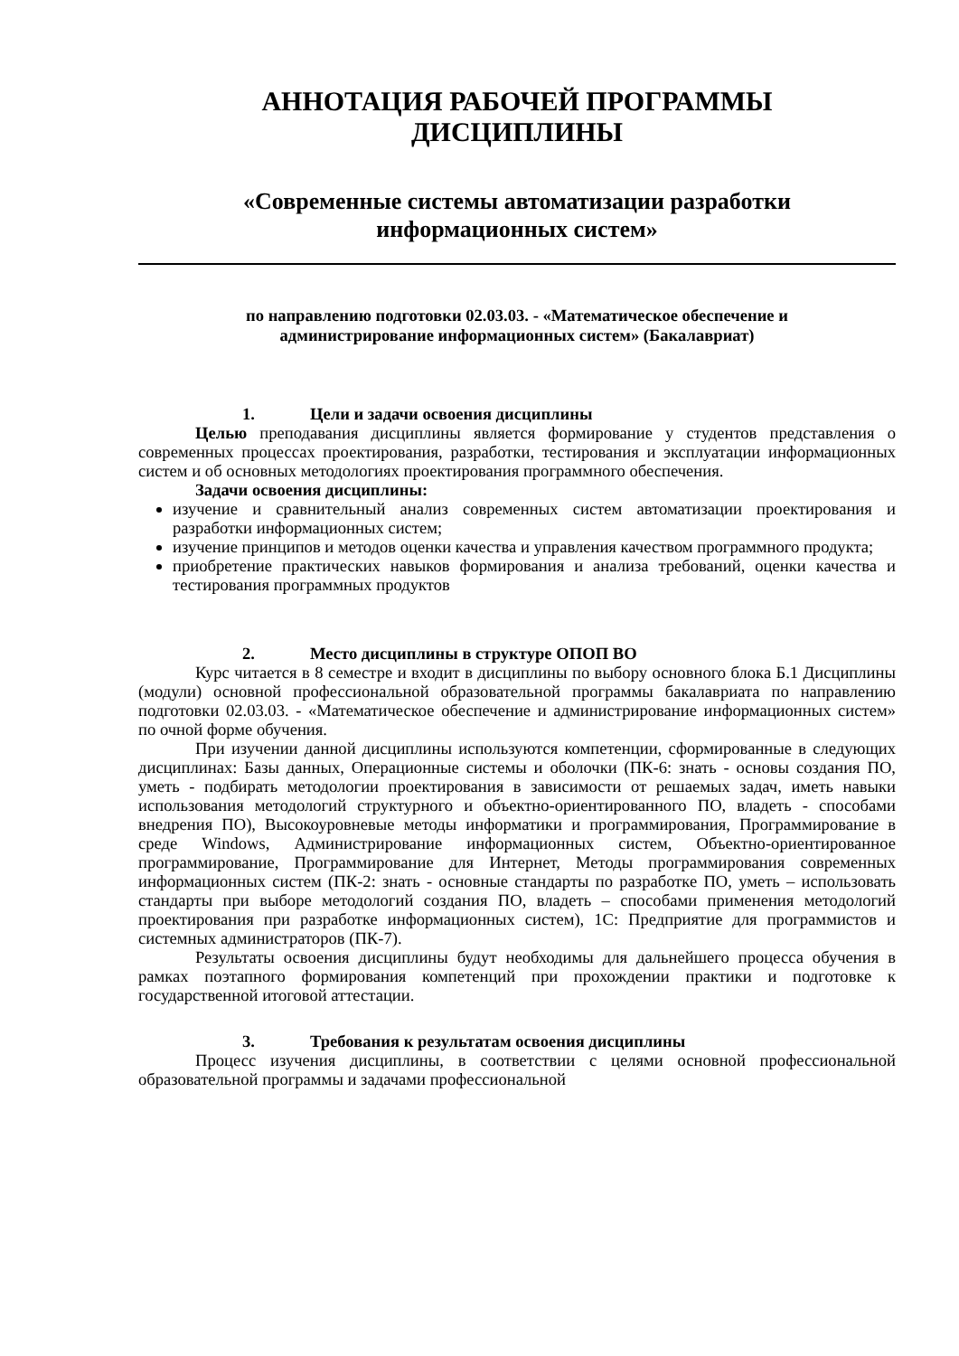АННОТАЦИЯ РАБОЧЕЙ ПРОГРАММЫ
ДИСЦИПЛИНЫ
«Современные системы автоматизации разработки
информационных систем»
по направлению подготовки 02.03.03. - «Математическое обеспечение и
администрирование информационных систем» (Бакалавриат)
1. Цели и задачи освоения дисциплины
Целью преподавания дисциплины является формирование у студентов представления о современных процессах проектирования, разработки, тестирования и эксплуатации информационных систем и об основных методологиях проектирования программного обеспечения.
Задачи освоения дисциплины:
изучение и сравнительный анализ современных систем автоматизации проектирования и разработки информационных систем;
изучение принципов и методов оценки качества и управления качеством программного продукта;
приобретение практических навыков формирования и анализа требований, оценки качества и тестирования программных продуктов
2. Место дисциплины в структуре ОПОП ВО
Курс читается в 8 семестре и входит в дисциплины по выбору основного блока Б.1 Дисциплины (модули) основной профессиональной образовательной программы бакалавриата по направлению подготовки 02.03.03. - «Математическое обеспечение и администрирование информационных систем» по очной форме обучения.
При изучении данной дисциплины используются компетенции, сформированные в следующих дисциплинах: Базы данных, Операционные системы и оболочки (ПК-6: знать - основы создания ПО, уметь - подбирать методологии проектирования в зависимости от решаемых задач, иметь навыки использования методологий структурного и объектно-ориентированного ПО, владеть - способами внедрения ПО), Высокоуровневые методы информатики и программирования, Программирование в среде Windows, Администрирование информационных систем, Объектно-ориентированное программирование, Программирование для Интернет, Методы программирования современных информационных систем (ПК-2: знать - основные стандарты по разработке ПО, уметь – использовать стандарты при выборе методологий создания ПО, владеть – способами применения методологий проектирования при разработке информационных систем), 1С: Предприятие для программистов и системных администраторов (ПК-7).
Результаты освоения дисциплины будут необходимы для дальнейшего процесса обучения в рамках поэтапного формирования компетенций при прохождении практики и подготовке к государственной итоговой аттестации.
3. Требования к результатам освоения дисциплины
Процесс изучения дисциплины, в соответствии с целями основной профессиональной образовательной программы и задачами профессиональной